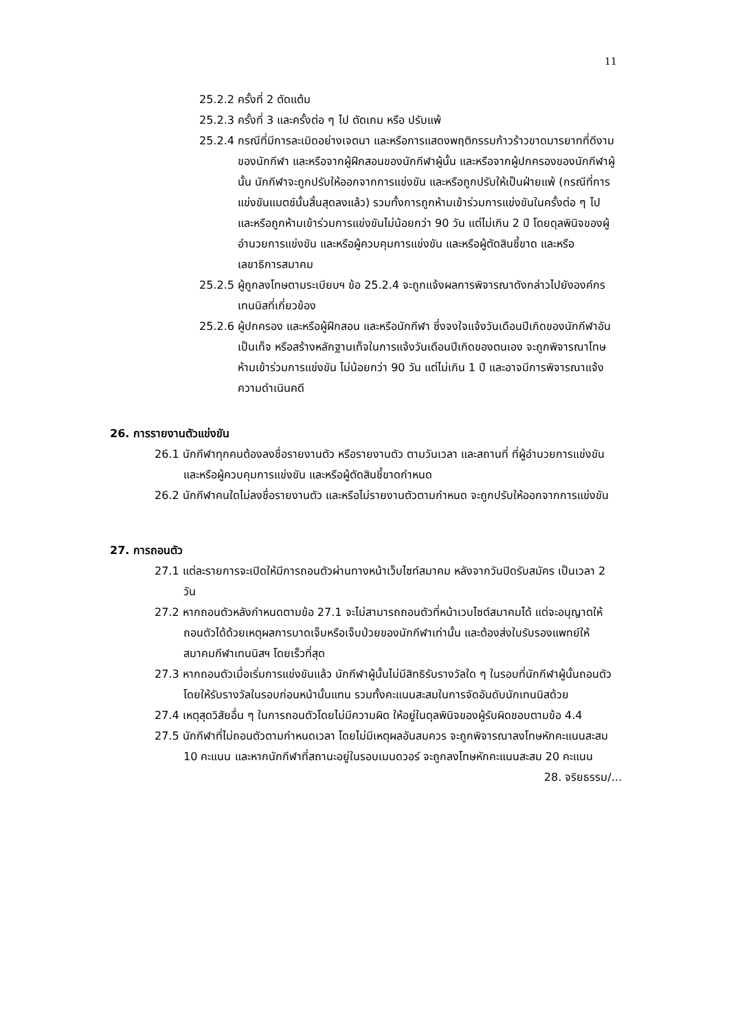11
25.2.2 ครั้งที่ 2 ตัดแต้ม
25.2.3 ครั้งที่ 3 และครั้งต่อ ๆ ไป ตัดเกม หรือ ปรับแพ้
25.2.4 กรณีที่มีการละเมิดอย่างเจตนา และหรือการแสดงพฤติกรรมก้าวร้าวขาดมารยาทที่ดีงามของนักกีฬา และหรือจากผู้ฝึกสอนของนักกีฬาผู้นั้น และหรือจากผู้ปกครองของนักกีฬาผู้นั้น นักกีฬาจะถูกปรับให้ออกจากการแข่งขัน และหรือถูกปรับให้เป็นฝ่ายแพ้ (กรณีที่การแข่งขันแมตช์นั้นสิ้นสุดลงแล้ว) รวมทั้งการถูกห้ามเข้าร่วมการแข่งขันในครั้งต่อ ๆ ไป และหรือถูกห้ามเข้าร่วมการแข่งขันไม่น้อยกว่า 90 วัน แต่ไม่เกิน 2 ปี โดยดุลพินิจของผู้อำนวยการแข่งขัน และหรือผู้ควบคุมการแข่งขัน และหรือผู้ตัดสินชี้ขาด และหรือเลขาธิการสมาคม
25.2.5 ผู้ถูกลงโทษตามระเบียบฯ ข้อ 25.2.4 จะถูกแจ้งผลการพิจารณาดังกล่าวไปยังองค์กรเทนนิสที่เกี่ยวข้อง
25.2.6 ผู้ปกครอง และหรือผู้ฝึกสอน และหรือนักกีฬา ซึ่งจงใจแจ้งวันเดือนปีเกิดของนักกีฬาอันเป็นเท็จ หรือสร้างหลักฐานเท็จในการแจ้งวันเดือนปีเกิดของตนเอง จะถูกพิจารณาโทษห้ามเข้าร่วมการแข่งขัน ไม่น้อยกว่า 90 วัน แต่ไม่เกิน 1 ปี และอาจมีการพิจารณาแจ้งความดำเนินคดี
26. การรายงานตัวแข่งขัน
26.1 นักกีฬาทุกคนต้องลงชื่อรายงานตัว หรือรายงานตัว ตามวันเวลา และสถานที่ ที่ผู้อำนวยการแข่งขัน และหรือผู้ควบคุมการแข่งขัน และหรือผู้ตัดสินชี้ขาดกำหนด
26.2 นักกีฬาคนใดไม่ลงชื่อรายงานตัว และหรือไม่รายงานตัวตามกำหนด จะถูกปรับให้ออกจากการแข่งขัน
27. การถอนตัว
27.1 แต่ละรายการจะเปิดให้มีการถอนตัวผ่านทางหน้าเว็บไซท์สมาคม หลังจากวันปิดรับสมัคร เป็นเวลา 2 วัน
27.2 หากถอนตัวหลังกำหนดตามข้อ 27.1 จะไม่สามารถถอนตัวที่หน้าเวบไซต์สมาคมได้ แต่จะอนุญาตให้ถอนตัวได้ด้วยเหตุผลการบาดเจ็บหรือเจ็บป่วยของนักกีฬาเท่านั้น และต้องส่งใบรับรองแพทย์ให้สมาคมกีฬาเทนนิสฯ โดยเร็วที่สุด
27.3 หากถอนตัวเมื่อเริ่มการแข่งขันแล้ว นักกีฬาผู้นั้นไม่มีสิทธิรับรางวัลใด ๆ ในรอบที่นักกีฬาผู้นั้นถอนตัว โดยให้รับรางวัลในรอบก่อนหน้านั้นแทน รวมทั้งคะแนนสะสมในการจัดอันดับนักเทนนิสด้วย
27.4 เหตุสุดวิสัยอื่น ๆ ในการถอนตัวโดยไม่มีความผิด ให้อยู่ในดุลพินิจของผู้รับผิดชอบตามข้อ 4.4
27.5 นักกีฬาที่ไม่ถอนตัวตามกำหนดเวลา โดยไม่มีเหตุผลอันสมควร จะถูกพิจารณาลงโทษหักคะแนนสะสม 10 คะแนน และหากนักกีฬาที่สถานะอยู่ในรอบเมนดวอร์ จะถูกลงโทษหักคะแนนสะสม 20 คะแนน
28. จริยธรรม/...